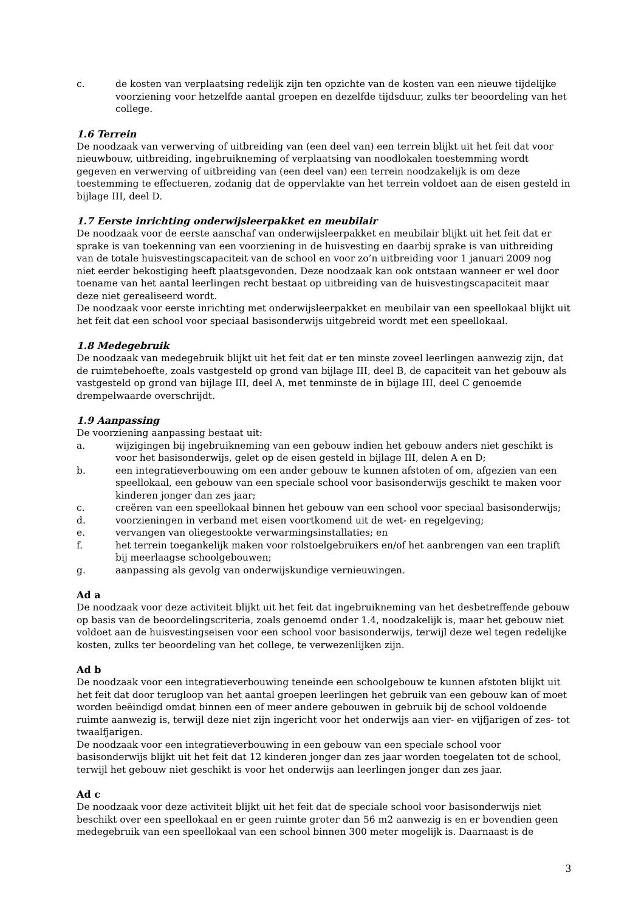c. de kosten van verplaatsing redelijk zijn ten opzichte van de kosten van een nieuwe tijdelijke voorziening voor hetzelfde aantal groepen en dezelfde tijdsduur, zulks ter beoordeling van het college.
1.6 Terrein
De noodzaak van verwerving of uitbreiding van (een deel van) een terrein blijkt uit het feit dat voor nieuwbouw, uitbreiding, ingebruikneming of verplaatsing van noodlokalen toestemming wordt gegeven en verwerving of uitbreiding van (een deel van) een terrein noodzakelijk is om deze toestemming te effectueren, zodanig dat de oppervlakte van het terrein voldoet aan de eisen gesteld in bijlage III, deel D.
1.7 Eerste inrichting onderwijsleerpakket en meubilair
De noodzaak voor de eerste aanschaf van onderwijsleerpakket en meubilair blijkt uit het feit dat er sprake is van toekenning van een voorziening in de huisvesting en daarbij sprake is van uitbreiding van de totale huisvestingscapaciteit van de school en voor zo’n uitbreiding voor 1 januari 2009 nog niet eerder bekostiging heeft plaatsgevonden. Deze noodzaak kan ook ontstaan wanneer er wel door toename van het aantal leerlingen recht bestaat op uitbreiding van de huisvestingscapaciteit maar deze niet gerealiseerd wordt.
De noodzaak voor eerste inrichting met onderwijsleerpakket en meubilair van een speellokaal blijkt uit het feit dat een school voor speciaal basisonderwijs uitgebreid wordt met een speellokaal.
1.8 Medegebruik
De noodzaak van medegebruik blijkt uit het feit dat er ten minste zoveel leerlingen aanwezig zijn, dat de ruimtebehoefte, zoals vastgesteld op grond van bijlage III, deel B, de capaciteit van het gebouw als vastgesteld op grond van bijlage III, deel A, met tenminste de in bijlage III, deel C genoemde drempelwaarde overschrijdt.
1.9 Aanpassing
De voorziening aanpassing bestaat uit:
a. wijzigingen bij ingebruikneming van een gebouw indien het gebouw anders niet geschikt is voor het basisonderwijs, gelet op de eisen gesteld in bijlage III, delen A en D;
b. een integratieverbouwing om een ander gebouw te kunnen afstoten of om, afgezien van een speellokaal, een gebouw van een speciale school voor basisonderwijs geschikt te maken voor kinderen jonger dan zes jaar;
c. creëren van een speellokaal binnen het gebouw van een school voor speciaal basisonderwijs;
d. voorzieningen in verband met eisen voortkomend uit de wet- en regelgeving;
e. vervangen van oliegestookte verwarmingsinstallaties; en
f. het terrein toegankelijk maken voor rolstoelgebruikers en/of het aanbrengen van een traplift bij meerlaagse schoolgebouwen;
g. aanpassing als gevolg van onderwijskundige vernieuwingen.
Ad a
De noodzaak voor deze activiteit blijkt uit het feit dat ingebruikneming van het desbetreffende gebouw op basis van de beoordelingscriteria, zoals genoemd onder 1.4, noodzakelijk is, maar het gebouw niet voldoet aan de huisvestingseisen voor een school voor basisonderwijs, terwijl deze wel tegen redelijke kosten, zulks ter beoordeling van het college, te verwezenlijken zijn.
Ad b
De noodzaak voor een integratieverbouwing teneinde een schoolgebouw te kunnen afstoten blijkt uit het feit dat door terugloop van het aantal groepen leerlingen het gebruik van een gebouw kan of moet worden beëindigd omdat binnen een of meer andere gebouwen in gebruik bij de school voldoende ruimte aanwezig is, terwijl deze niet zijn ingericht voor het onderwijs aan vier- en vijfjarigen of zes- tot twaalfjarigen.
De noodzaak voor een integratieverbouwing in een gebouw van een speciale school voor basisonderwijs blijkt uit het feit dat 12 kinderen jonger dan zes jaar worden toegelaten tot de school, terwijl het gebouw niet geschikt is voor het onderwijs aan leerlingen jonger dan zes jaar.
Ad c
De noodzaak voor deze activiteit blijkt uit het feit dat de speciale school voor basisonderwijs niet beschikt over een speellokaal en er geen ruimte groter dan 56 m2 aanwezig is en er bovendien geen medegebruik van een speellokaal van een school binnen 300 meter mogelijk is. Daarnaast is de
3